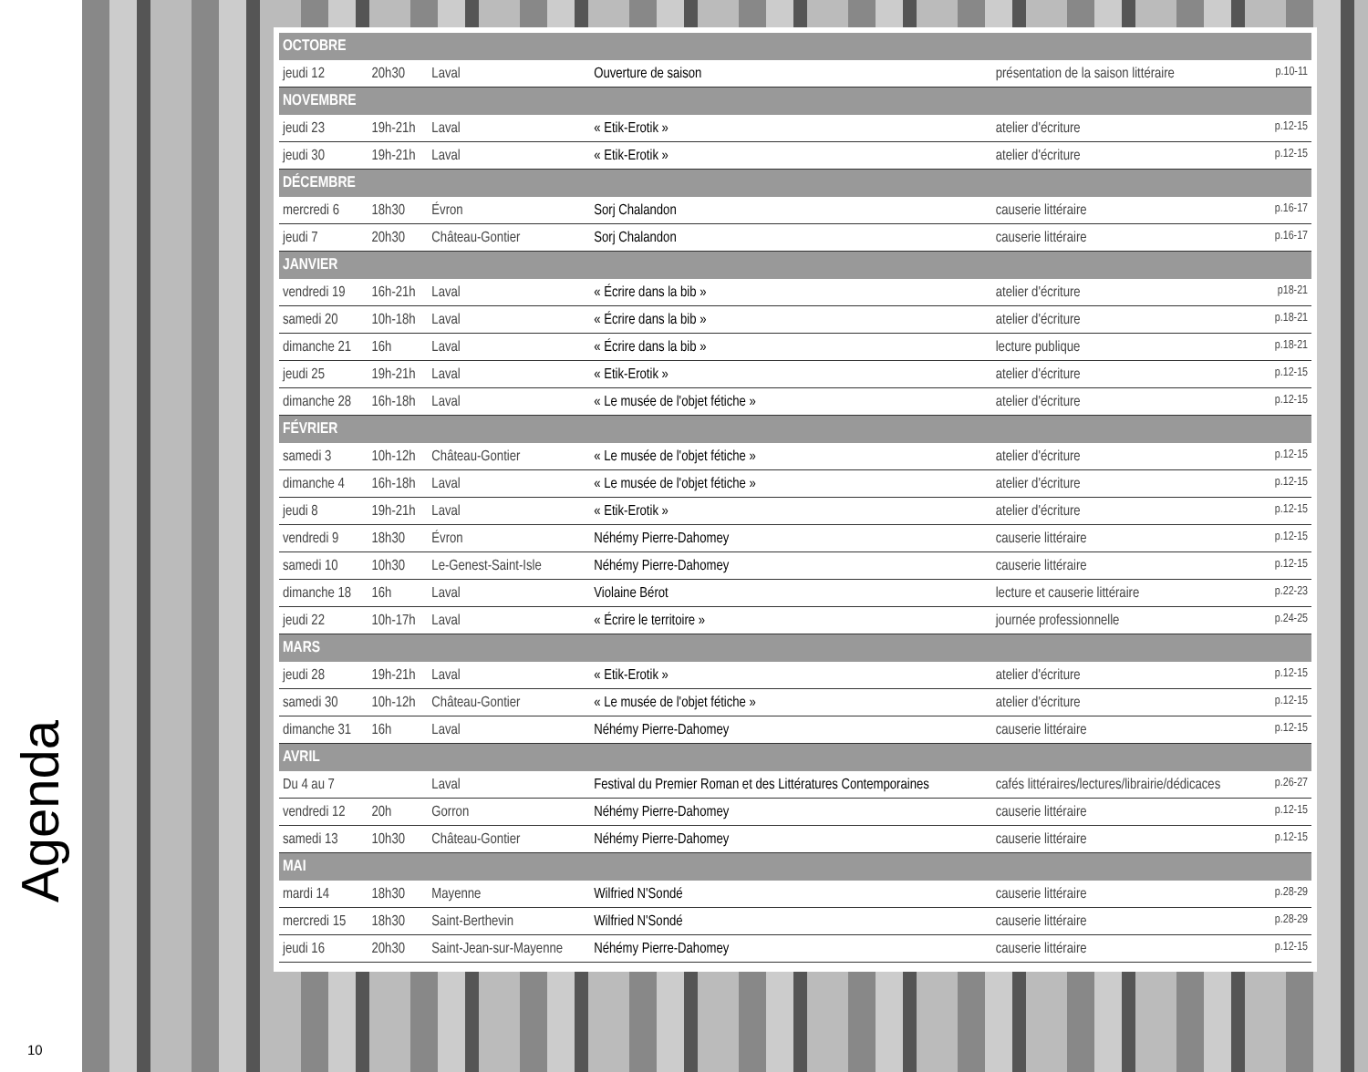Agenda
10
| OCTOBRE | | | | | |
| --- | --- | --- | --- | --- | --- |
| jeudi 12 | 20h30 | Laval | Ouverture de saison | présentation de la saison littéraire | p.10-11 |
| NOVEMBRE | | | | | |
| jeudi 23 | 19h-21h | Laval | « Etik-Erotik » | atelier d'écriture | p.12-15 |
| jeudi 30 | 19h-21h | Laval | « Etik-Erotik » | atelier d'écriture | p.12-15 |
| DÉCEMBRE | | | | | |
| mercredi 6 | 18h30 | Évron | Sorj Chalandon | causerie littéraire | p.16-17 |
| jeudi 7 | 20h30 | Château-Gontier | Sorj Chalandon | causerie littéraire | p.16-17 |
| JANVIER | | | | | |
| vendredi 19 | 16h-21h | Laval | « Écrire dans la bib » | atelier d'écriture | p18-21 |
| samedi 20 | 10h-18h | Laval | « Écrire dans la bib » | atelier d'écriture | p.18-21 |
| dimanche 21 | 16h | Laval | « Écrire dans la bib » | lecture publique | p.18-21 |
| jeudi 25 | 19h-21h | Laval | « Etik-Erotik » | atelier d'écriture | p.12-15 |
| dimanche 28 | 16h-18h | Laval | « Le musée de l'objet fétiche » | atelier d'écriture | p.12-15 |
| FÉVRIER | | | | | |
| samedi 3 | 10h-12h | Château-Gontier | « Le musée de l'objet fétiche » | atelier d'écriture | p.12-15 |
| dimanche 4 | 16h-18h | Laval | « Le musée de l'objet fétiche » | atelier d'écriture | p.12-15 |
| jeudi 8 | 19h-21h | Laval | « Etik-Erotik » | atelier d'écriture | p.12-15 |
| vendredi 9 | 18h30 | Évron | Néhémy Pierre-Dahomey | causerie littéraire | p.12-15 |
| samedi 10 | 10h30 | Le-Genest-Saint-Isle | Néhémy Pierre-Dahomey | causerie littéraire | p.12-15 |
| dimanche 18 | 16h | Laval | Violaine Bérot | lecture et causerie littéraire | p.22-23 |
| jeudi 22 | 10h-17h | Laval | « Écrire le territoire » | journée professionnelle | p.24-25 |
| MARS | | | | | |
| jeudi 28 | 19h-21h | Laval | « Etik-Erotik » | atelier d'écriture | p.12-15 |
| samedi 30 | 10h-12h | Château-Gontier | « Le musée de l'objet fétiche » | atelier d'écriture | p.12-15 |
| dimanche 31 | 16h | Laval | Néhémy Pierre-Dahomey | causerie littéraire | p.12-15 |
| AVRIL | | | | | |
| Du 4 au 7 | | Laval | Festival du Premier Roman et des Littératures Contemporaines | cafés littéraires/lectures/librairie/dédicaces | p.26-27 |
| vendredi 12 | 20h | Gorron | Néhémy Pierre-Dahomey | causerie littéraire | p.12-15 |
| samedi 13 | 10h30 | Château-Gontier | Néhémy Pierre-Dahomey | causerie littéraire | p.12-15 |
| MAI | | | | | |
| mardi 14 | 18h30 | Mayenne | Wilfried N'Sondé | causerie littéraire | p.28-29 |
| mercredi 15 | 18h30 | Saint-Berthevin | Wilfried N'Sondé | causerie littéraire | p.28-29 |
| jeudi 16 | 20h30 | Saint-Jean-sur-Mayenne | Néhémy Pierre-Dahomey | causerie littéraire | p.12-15 |